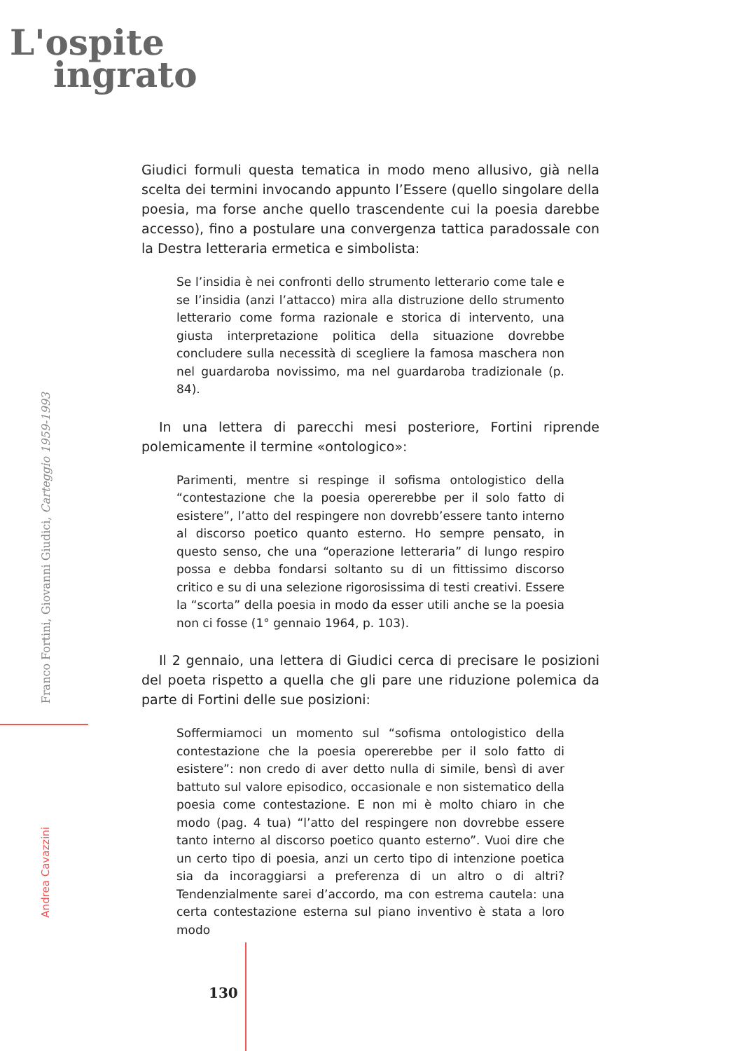L'ospite
ingrato
Giudici formuli questa tematica in modo meno allusivo, già nella scelta dei termini invocando appunto l’Essere (quello singolare della poesia, ma forse anche quello trascendente cui la poesia darebbe accesso), fino a postulare una convergenza tattica paradossale con la Destra letteraria ermetica e simbolista:
Se l’insidia è nei confronti dello strumento letterario come tale e se l’insidia (anzi l’attacco) mira alla distruzione dello strumento letterario come forma razionale e storica di intervento, una giusta interpretazione politica della situazione dovrebbe concludere sulla necessità di scegliere la famosa maschera non nel guardaroba novissimo, ma nel guardaroba tradizionale (p. 84).
In una lettera di parecchi mesi posteriore, Fortini riprende polemicamente il termine «ontologico»:
Parimenti, mentre si respinge il sofisma ontologistico della “contestazione che la poesia opererebbe per il solo fatto di esistere”, l’atto del respingere non dovrebb’essere tanto interno al discorso poetico quanto esterno. Ho sempre pensato, in questo senso, che una “operazione letteraria” di lungo respiro possa e debba fondarsi soltanto su di un fittissimo discorso critico e su di una selezione rigorosissima di testi creativi. Essere la “scorta” della poesia in modo da esser utili anche se la poesia non ci fosse (1° gennaio 1964, p. 103).
Il 2 gennaio, una lettera di Giudici cerca di precisare le posizioni del poeta rispetto a quella che gli pare une riduzione polemica da parte di Fortini delle sue posizioni:
Soffermiamoci un momento sul “sofisma ontologistico della contestazione che la poesia opererebbe per il solo fatto di esistere”: non credo di aver detto nulla di simile, bensì di aver battuto sul valore episodico, occasionale e non sistematico della poesia come contestazione. E non mi è molto chiaro in che modo (pag. 4 tua) “l’atto del respingere non dovrebbe essere tanto interno al discorso poetico quanto esterno”. Vuoi dire che un certo tipo di poesia, anzi un certo tipo di intenzione poetica sia da incoraggiarsi a preferenza di un altro o di altri? Tendenzialmente sarei d’accordo, ma con estrema cautela: una certa contestazione esterna sul piano inventivo è stata a loro modo
Franco Fortini, Giovanni Giudici, Carteggio 1959-1993
Andrea Cavazzini
130